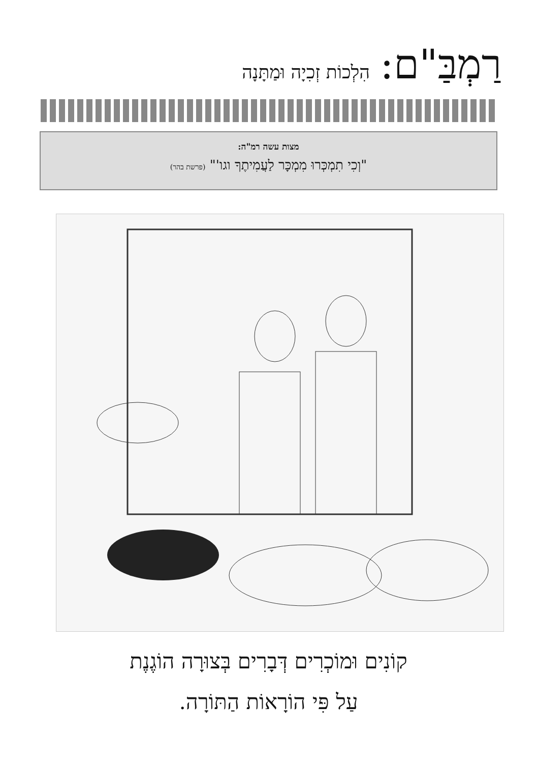רַמְבַּ"ם: הִלְכוֹת זְכִיָה וּמַתָּנָה
מצות עשה רמ"ה:
"וְכִי תִמְכְּרוּ מִמְכָּר לַעֲמִיתֶךָ וגו'" (פרשת בהר)
קוֹנִים וּמוֹכְרִים דְּבָרִים בְּצוּרָה הוֹגֶנֶת
עַל פִּי הוֹרָאוֹת הַתּוֹרָה.